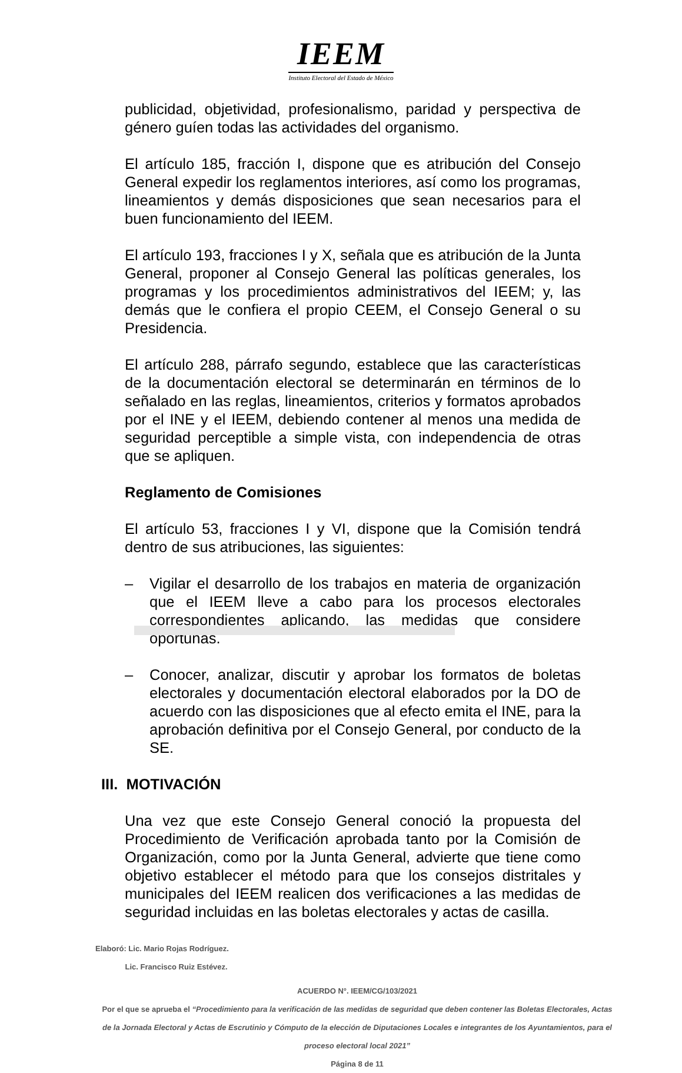IEEM
Instituto Electoral del Estado de México
publicidad, objetividad, profesionalismo, paridad y perspectiva de género guíen todas las actividades del organismo.
El artículo 185, fracción I, dispone que es atribución del Consejo General expedir los reglamentos interiores, así como los programas, lineamientos y demás disposiciones que sean necesarios para el buen funcionamiento del IEEM.
El artículo 193, fracciones I y X, señala que es atribución de la Junta General, proponer al Consejo General las políticas generales, los programas y los procedimientos administrativos del IEEM; y, las demás que le confiera el propio CEEM, el Consejo General o su Presidencia.
El artículo 288, párrafo segundo, establece que las características de la documentación electoral se determinarán en términos de lo señalado en las reglas, lineamientos, criterios y formatos aprobados por el INE y el IEEM, debiendo contener al menos una medida de seguridad perceptible a simple vista, con independencia de otras que se apliquen.
Reglamento de Comisiones
El artículo 53, fracciones I y VI, dispone que la Comisión tendrá dentro de sus atribuciones, las siguientes:
– Vigilar el desarrollo de los trabajos en materia de organización que el IEEM lleve a cabo para los procesos electorales correspondientes aplicando, las medidas que considere oportunas.
– Conocer, analizar, discutir y aprobar los formatos de boletas electorales y documentación electoral elaborados por la DO de acuerdo con las disposiciones que al efecto emita el INE, para la aprobación definitiva por el Consejo General, por conducto de la SE.
III. MOTIVACIÓN
Una vez que este Consejo General conoció la propuesta del Procedimiento de Verificación aprobada tanto por la Comisión de Organización, como por la Junta General, advierte que tiene como objetivo establecer el método para que los consejos distritales y municipales del IEEM realicen dos verificaciones a las medidas de seguridad incluidas en las boletas electorales y actas de casilla.
Elaboró: Lic. Mario Rojas Rodríguez.
Lic. Francisco Ruiz Estévez.
ACUERDO N°. IEEM/CG/103/2021
Por el que se aprueba el “Procedimiento para la verificación de las medidas de seguridad que deben contener las Boletas Electorales, Actas de la Jornada Electoral y Actas de Escrutinio y Cómputo de la elección de Diputaciones Locales e integrantes de los Ayuntamientos, para el proceso electoral local 2021”
Página 8 de 11